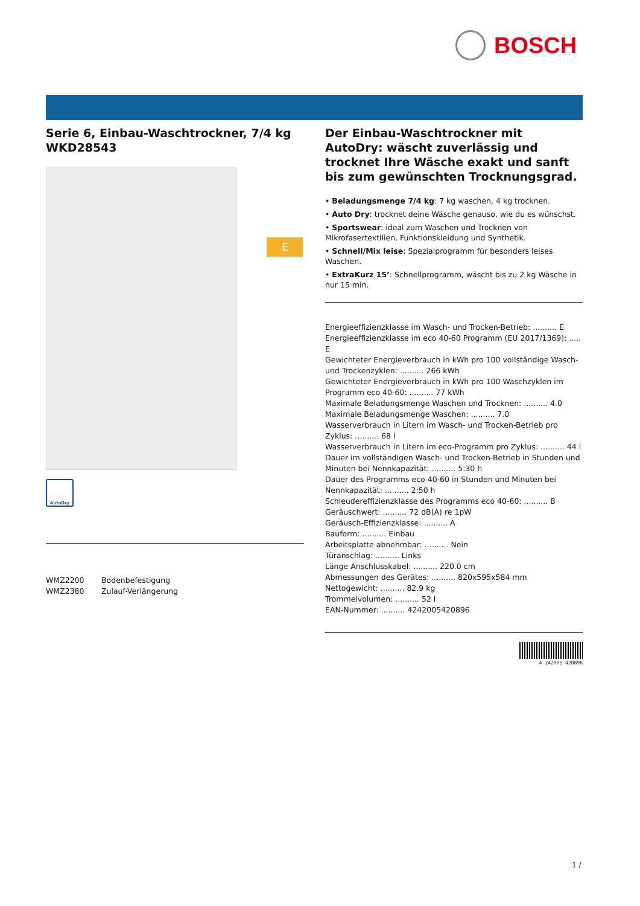BOSCH
Serie 6, Einbau-Waschtrockner, 7/4 kg
WKD28543
AutoDry
WMZ2200 Bodenbefestigung
WMZ2380 Zulauf-Verlängerung
E
Der Einbau-Waschtrockner mit AutoDry: wäscht zuverlässig und trocknet Ihre Wäsche exakt und sanft bis zum gewünschten Trocknungsgrad.
• Beladungsmenge 7/4 kg: 7 kg waschen, 4 kg trocknen.
• Auto Dry: trocknet deine Wäsche genauso, wie du es wünschst.
• Sportswear: ideal zum Waschen und Trocknen von Mikrofasertextilien, Funktionskleidung und Synthetik.
• Schnell/Mix leise: Spezialprogramm für besonders leises Waschen.
• ExtraKurz 15’: Schnellprogramm, wäscht bis zu 2 kg Wäsche in nur 15 min.
Energieeffizienzklasse im Wasch- und Trocken-Betrieb: .......... E
Energieeffizienzklasse im eco 40-60 Programm (EU 2017/1369): ..... E
Gewichteter Energieverbrauch in kWh pro 100 vollständige Wasch- und Trockenzyklen: .......... 266 kWh
Gewichteter Energieverbrauch in kWh pro 100 Waschzyklen im Programm eco 40-60: .......... 77 kWh
Maximale Beladungsmenge Waschen und Trocknen: .......... 4.0
Maximale Beladungsmenge Waschen: .......... 7.0
Wasserverbrauch in Litern im Wasch- und Trocken-Betrieb pro Zyklus: .......... 68 l
Wasserverbrauch in Litern im eco-Programm pro Zyklus: .......... 44 l
Dauer im vollständigen Wasch- und Trocken-Betrieb in Stunden und Minuten bei Nennkapazität: .......... 5:30 h
Dauer des Programms eco 40-60 in Stunden und Minuten bei Nennkapazität: .......... 2:50 h
Schleudereffizienzklasse des Programms eco 40-60: .......... B
Geräuschwert: .......... 72 dB(A) re 1pW
Geräusch-Effizienzklasse: .......... A
Bauform: .......... Einbau
Arbeitsplatte abnehmbar: .......... Nein
Türanschlag: .......... Links
Länge Anschlusskabel: .......... 220.0 cm
Abmessungen des Gerätes: .......... 820x595x584 mm
Nettogewicht: .......... 82.9 kg
Trommelvolumen: .......... 52 l
EAN-Nummer: .......... 4242005420896
4 242005 420896
1 /